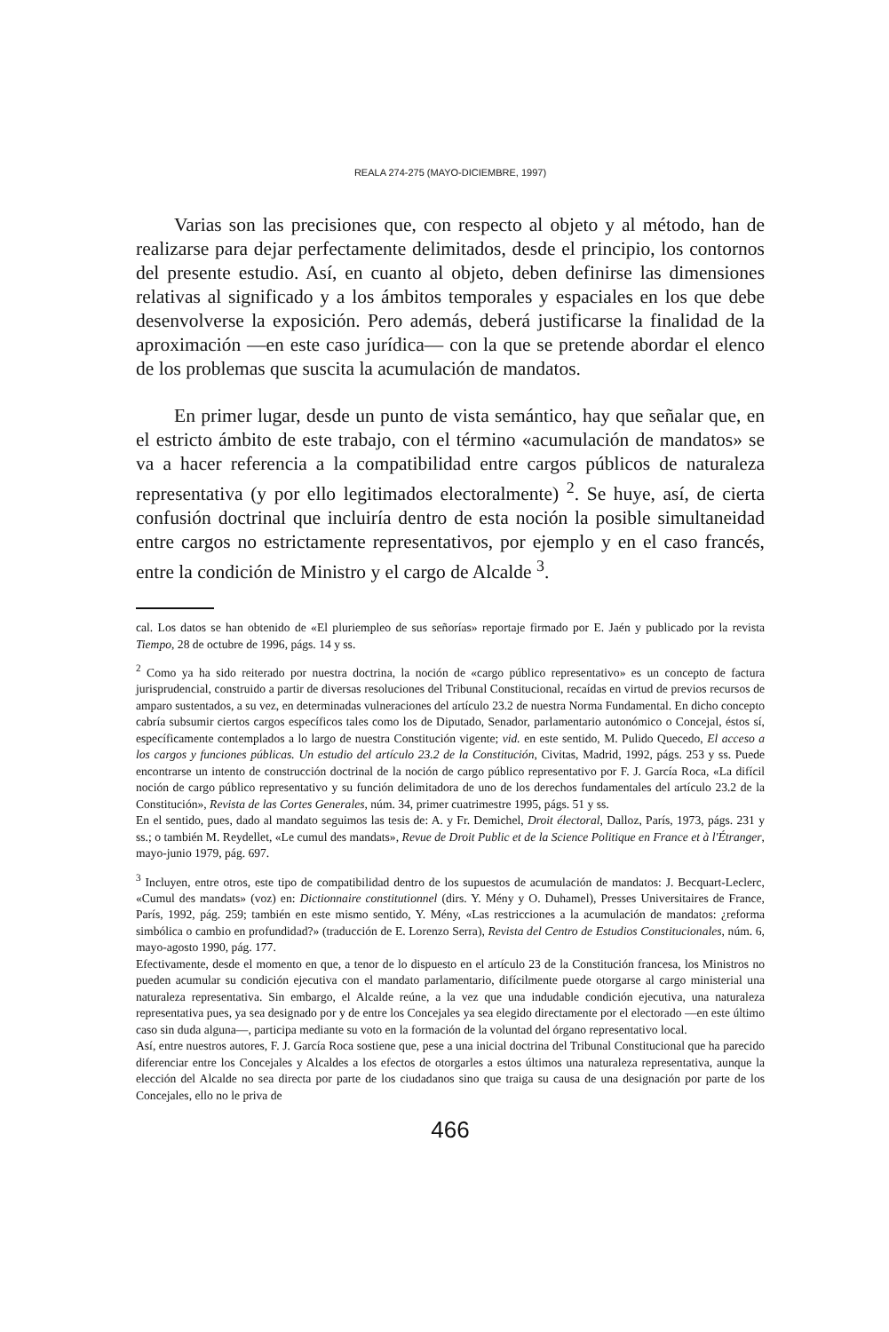REALA 274-275 (MAYO-DICIEMBRE, 1997)
Varias son las precisiones que, con respecto al objeto y al método, han de realizarse para dejar perfectamente delimitados, desde el principio, los contornos del presente estudio. Así, en cuanto al objeto, deben definirse las dimensiones relativas al significado y a los ámbitos temporales y espaciales en los que debe desenvolverse la exposición. Pero además, deberá justificarse la finalidad de la aproximación —en este caso jurídica— con la que se pretende abordar el elenco de los problemas que suscita la acumulación de mandatos.
En primer lugar, desde un punto de vista semántico, hay que señalar que, en el estricto ámbito de este trabajo, con el término «acumulación de mandatos» se va a hacer referencia a la compatibilidad entre cargos públicos de naturaleza representativa (y por ello legitimados electoralmente) <sup>2</sup>. Se huye, así, de cierta confusión doctrinal que incluiría dentro de esta noción la posible simultaneidad entre cargos no estrictamente representativos, por ejemplo y en el caso francés, entre la condición de Ministro y el cargo de Alcalde <sup>3</sup>.
cal. Los datos se han obtenido de «El pluriempleo de sus señorías» reportaje firmado por E. Jaén y publicado por la revista Tiempo, 28 de octubre de 1996, págs. 14 y ss.
<sup>2</sup> Como ya ha sido reiterado por nuestra doctrina, la noción de «cargo público representativo» es un concepto de factura jurisprudencial, construido a partir de diversas resoluciones del Tribunal Constitucional, recaídas en virtud de previos recursos de amparo sustentados, a su vez, en determinadas vulneraciones del artículo 23.2 de nuestra Norma Fundamental. En dicho concepto cabría subsumir ciertos cargos específicos tales como los de Diputado, Senador, parlamentario autonómico o Concejal, éstos sí, específicamente contemplados a lo largo de nuestra Constitución vigente; vid. en este sentido, M. Pulido Quecedo, El acceso a los cargos y funciones públicas. Un estudio del artículo 23.2 de la Constitución, Civitas, Madrid, 1992, págs. 253 y ss. Puede encontrarse un intento de construcción doctrinal de la noción de cargo público representativo por F. J. García Roca, «La difícil noción de cargo público representativo y su función delimitadora de uno de los derechos fundamentales del artículo 23.2 de la Constitución», Revista de las Cortes Generales, núm. 34, primer cuatrimestre 1995, págs. 51 y ss.
En el sentido, pues, dado al mandato seguimos las tesis de: A. y Fr. Demichel, Droit électoral, Dalloz, París, 1973, págs. 231 y ss.; o también M. Reydellet, «Le cumul des mandats», Revue de Droit Public et de la Science Politique en France et à l'Étranger, mayo-junio 1979, pág. 697.
<sup>3</sup> Incluyen, entre otros, este tipo de compatibilidad dentro de los supuestos de acumulación de mandatos: J. Becquart-Leclerc, «Cumul des mandats» (voz) en: Dictionnaire constitutionnel (dirs. Y. Mény y O. Duhamel), Presses Universitaires de France, París, 1992, pág. 259; también en este mismo sentido, Y. Mény, «Las restricciones a la acumulación de mandatos: ¿reforma simbólica o cambio en profundidad?» (traducción de E. Lorenzo Serra), Revista del Centro de Estudios Constitucionales, núm. 6, mayo-agosto 1990, pág. 177.
Efectivamente, desde el momento en que, a tenor de lo dispuesto en el artículo 23 de la Constitución francesa, los Ministros no pueden acumular su condición ejecutiva con el mandato parlamentario, difícilmente puede otorgarse al cargo ministerial una naturaleza representativa. Sin embargo, el Alcalde reúne, a la vez que una indudable condición ejecutiva, una naturaleza representativa pues, ya sea designado por y de entre los Concejales ya sea elegido directamente por el electorado —en este último caso sin duda alguna—, participa mediante su voto en la formación de la voluntad del órgano representativo local.
Así, entre nuestros autores, F. J. García Roca sostiene que, pese a una inicial doctrina del Tribunal Constitucional que ha parecido diferenciar entre los Concejales y Alcaldes a los efectos de otorgarles a estos últimos una naturaleza representativa, aunque la elección del Alcalde no sea directa por parte de los ciudadanos sino que traiga su causa de una designación por parte de los Concejales, ello no le priva de
466